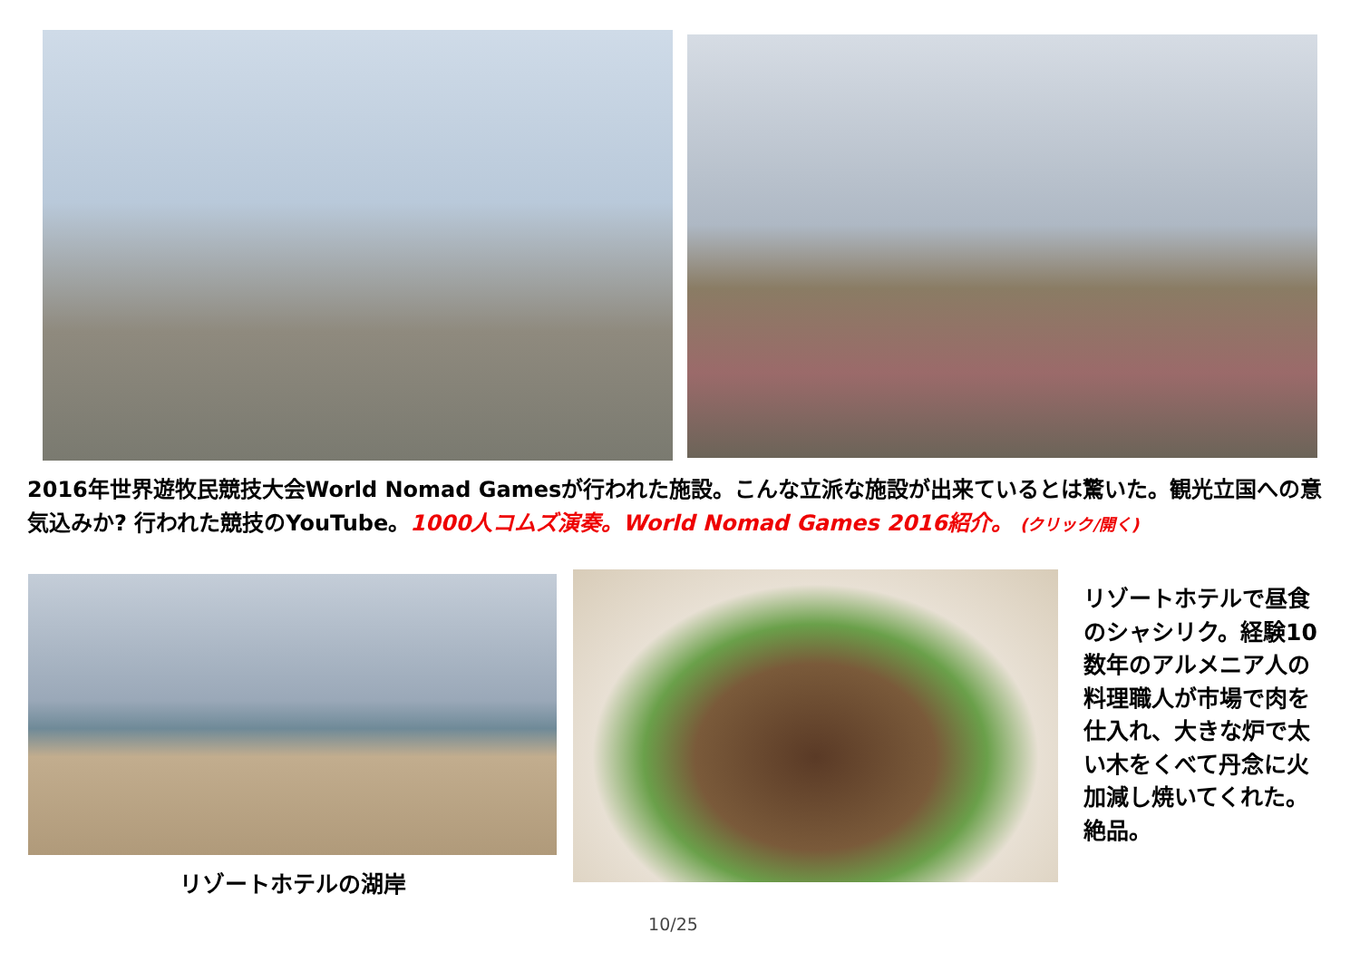2016年世界遊牧民競技大会World Nomad Gamesが行われた施設。こんな立派な施設が出来ているとは驚いた。観光立国への意気込みか? 行われた競技のYouTube。1000人コムズ演奏。World Nomad Games 2016紹介。 (クリック/開く)
リゾートホテルで昼食のシャシリク。経験10数年のアルメニア人の料理職人が市場で肉を仕入れ、大きな炉で太い木をくべて丹念に火加減し焼いてくれた。絶品。
リゾートホテルの湖岸
10/25